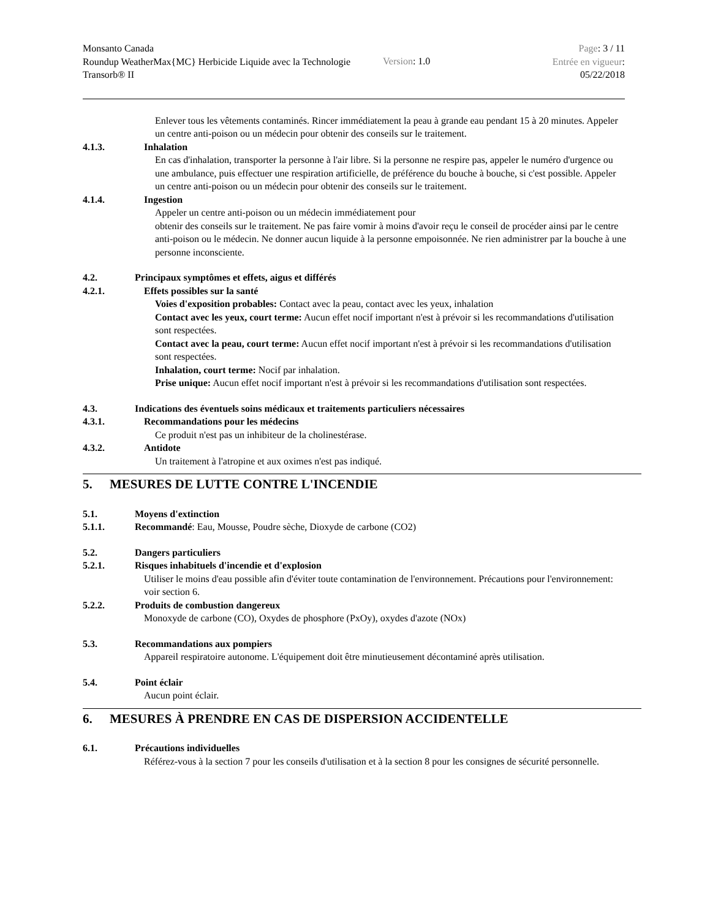Monsanto Canada
Roundup WeatherMax{MC} Herbicide Liquide avec la Technologie Transorb® II
Version: 1.0
Page: 3 / 11
Entrée en vigueur:
05/22/2018
Enlever tous les vêtements contaminés. Rincer immédiatement la peau à grande eau pendant 15 à 20 minutes. Appeler un centre anti-poison ou un médecin pour obtenir des conseils sur le traitement.
4.1.3. Inhalation
En cas d'inhalation, transporter la personne à l'air libre. Si la personne ne respire pas, appeler le numéro d'urgence ou une ambulance, puis effectuer une respiration artificielle, de préférence du bouche à bouche, si c'est possible. Appeler un centre anti-poison ou un médecin pour obtenir des conseils sur le traitement.
4.1.4. Ingestion
Appeler un centre anti-poison ou un médecin immédiatement pour
obtenir des conseils sur le traitement. Ne pas faire vomir à moins d'avoir reçu le conseil de procéder ainsi par le centre anti-poison ou le médecin. Ne donner aucun liquide à la personne empoisonnée. Ne rien administrer par la bouche à une personne inconsciente.
4.2. Principaux symptômes et effets, aigus et différés
4.2.1. Effets possibles sur la santé
Voies d'exposition probables: Contact avec la peau, contact avec les yeux, inhalation
Contact avec les yeux, court terme: Aucun effet nocif important n'est à prévoir si les recommandations d'utilisation sont respectées.
Contact avec la peau, court terme: Aucun effet nocif important n'est à prévoir si les recommandations d'utilisation sont respectées.
Inhalation, court terme: Nocif par inhalation.
Prise unique: Aucun effet nocif important n'est à prévoir si les recommandations d'utilisation sont respectées.
4.3. Indications des éventuels soins médicaux et traitements particuliers nécessaires
4.3.1. Recommandations pour les médecins
Ce produit n'est pas un inhibiteur de la cholinestérase.
4.3.2. Antidote
Un traitement à l'atropine et aux oximes n'est pas indiqué.
5. MESURES DE LUTTE CONTRE L'INCENDIE
5.1. Moyens d'extinction
5.1.1. Recommandé: Eau, Mousse, Poudre sèche, Dioxyde de carbone (CO2)
5.2. Dangers particuliers
5.2.1. Risques inhabituels d'incendie et d'explosion
Utiliser le moins d'eau possible afin d'éviter toute contamination de l'environnement. Précautions pour l'environnement: voir section 6.
5.2.2. Produits de combustion dangereux
Monoxyde de carbone (CO), Oxydes de phosphore (PxOy), oxydes d'azote (NOx)
5.3. Recommandations aux pompiers
Appareil respiratoire autonome. L'équipement doit être minutieusement décontaminé après utilisation.
5.4. Point éclair
Aucun point éclair.
6. MESURES À PRENDRE EN CAS DE DISPERSION ACCIDENTELLE
6.1. Précautions individuelles
Référez-vous à la section 7 pour les conseils d'utilisation et à la section 8 pour les consignes de sécurité personnelle.